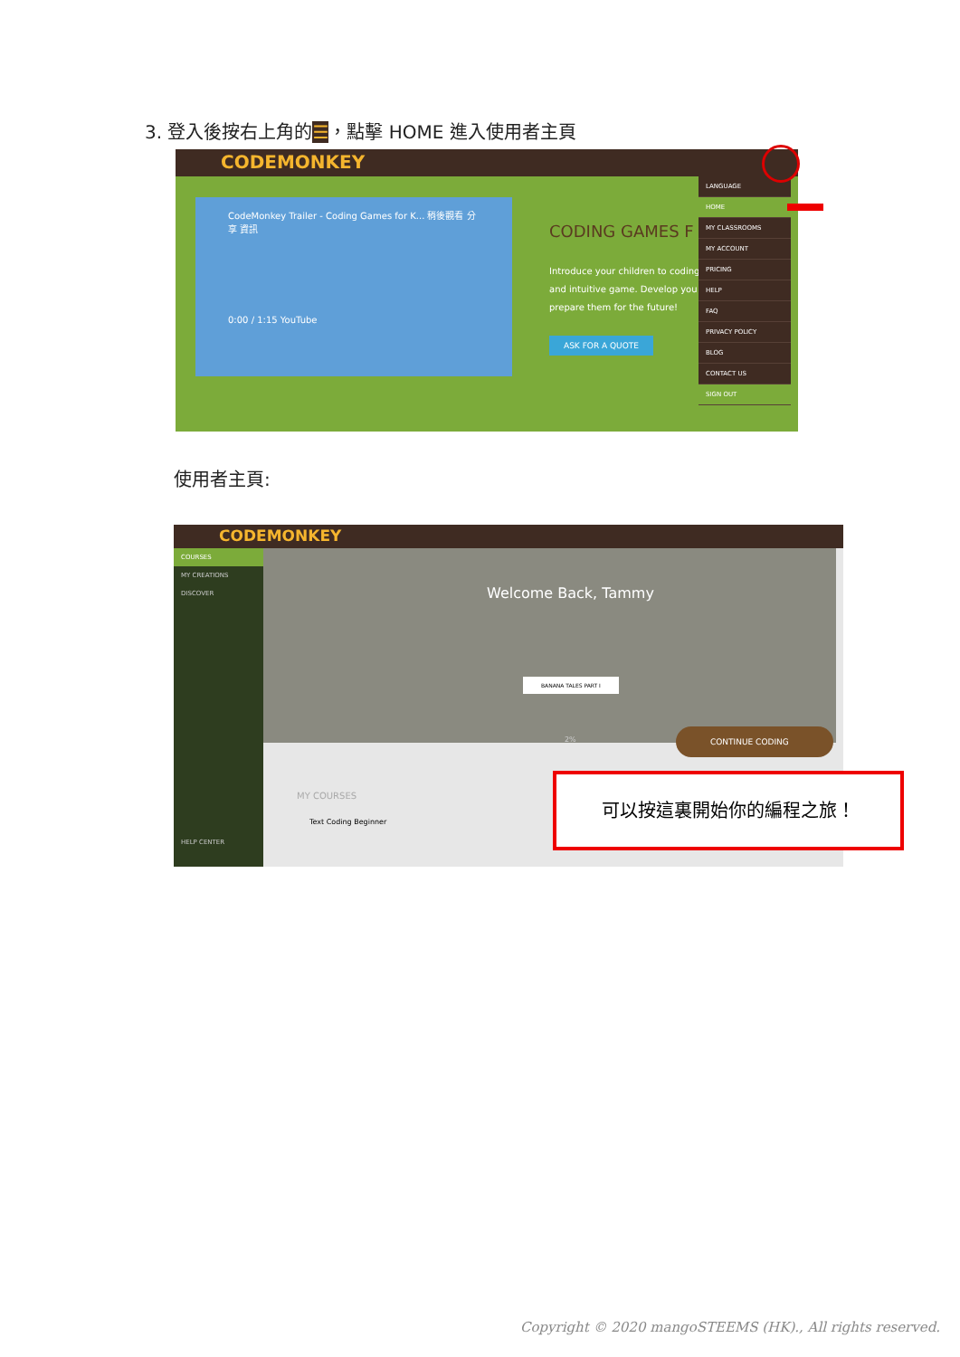3. 登入後按右上角的☰，點擊 HOME 進入使用者主頁
CODEMONKEY
CodeMonkey Trailer - Coding Games for K... 稍後觀看 分享 資訊
0:00 / 1:15 YouTube
CODING GAMES F
Introduce your children to coding and intuitive game. Develop you prepare them for the future!
ASK FOR A QUOTE
LANGUAGE
HOME
MY CLASSROOMS
MY ACCOUNT
PRICING
HELP
FAQ
PRIVACY POLICY
BLOG
CONTACT US
SIGN OUT
使用者主頁:
CODEMONKEY
COURSES
MY CREATIONS
DISCOVER
HELP CENTER
Welcome Back, Tammy
BANANA TALES PART I
2%
CONTINUE CODING
MY COURSES
Text Coding Beginner
可以按這裏開始你的編程之旅！
Copyright © 2020 mangoSTEEMS (HK)., All rights reserved.